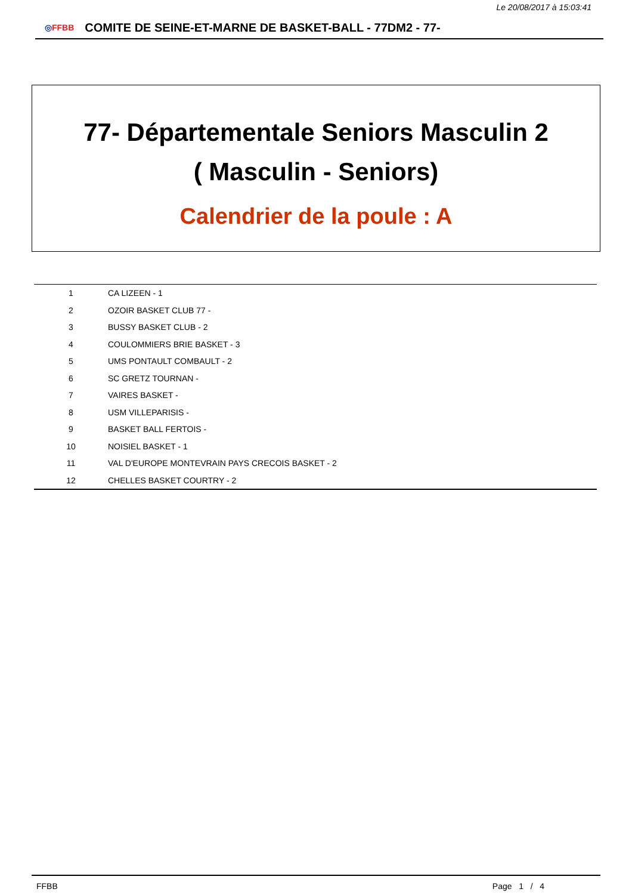Le 20/08/2017 à 15:03:41
◎FFBB
COMITE DE SEINE-ET-MARNE DE BASKET-BALL - 77DM2 - 77-
77- Départementale Seniors Masculin 2
( Masculin - Seniors)
Calendrier de la poule : A
| 1 | CA LIZEEN - 1 |
| 2 | OZOIR BASKET CLUB 77 - |
| 3 | BUSSY BASKET CLUB - 2 |
| 4 | COULOMMIERS BRIE BASKET - 3 |
| 5 | UMS PONTAULT COMBAULT - 2 |
| 6 | SC GRETZ TOURNAN - |
| 7 | VAIRES BASKET - |
| 8 | USM VILLEPARISIS - |
| 9 | BASKET BALL FERTOIS - |
| 10 | NOISIEL BASKET - 1 |
| 11 | VAL D'EUROPE MONTEVRAIN PAYS CRECOIS BASKET - 2 |
| 12 | CHELLES BASKET COURTRY - 2 |
FFBB Page 1 / 4